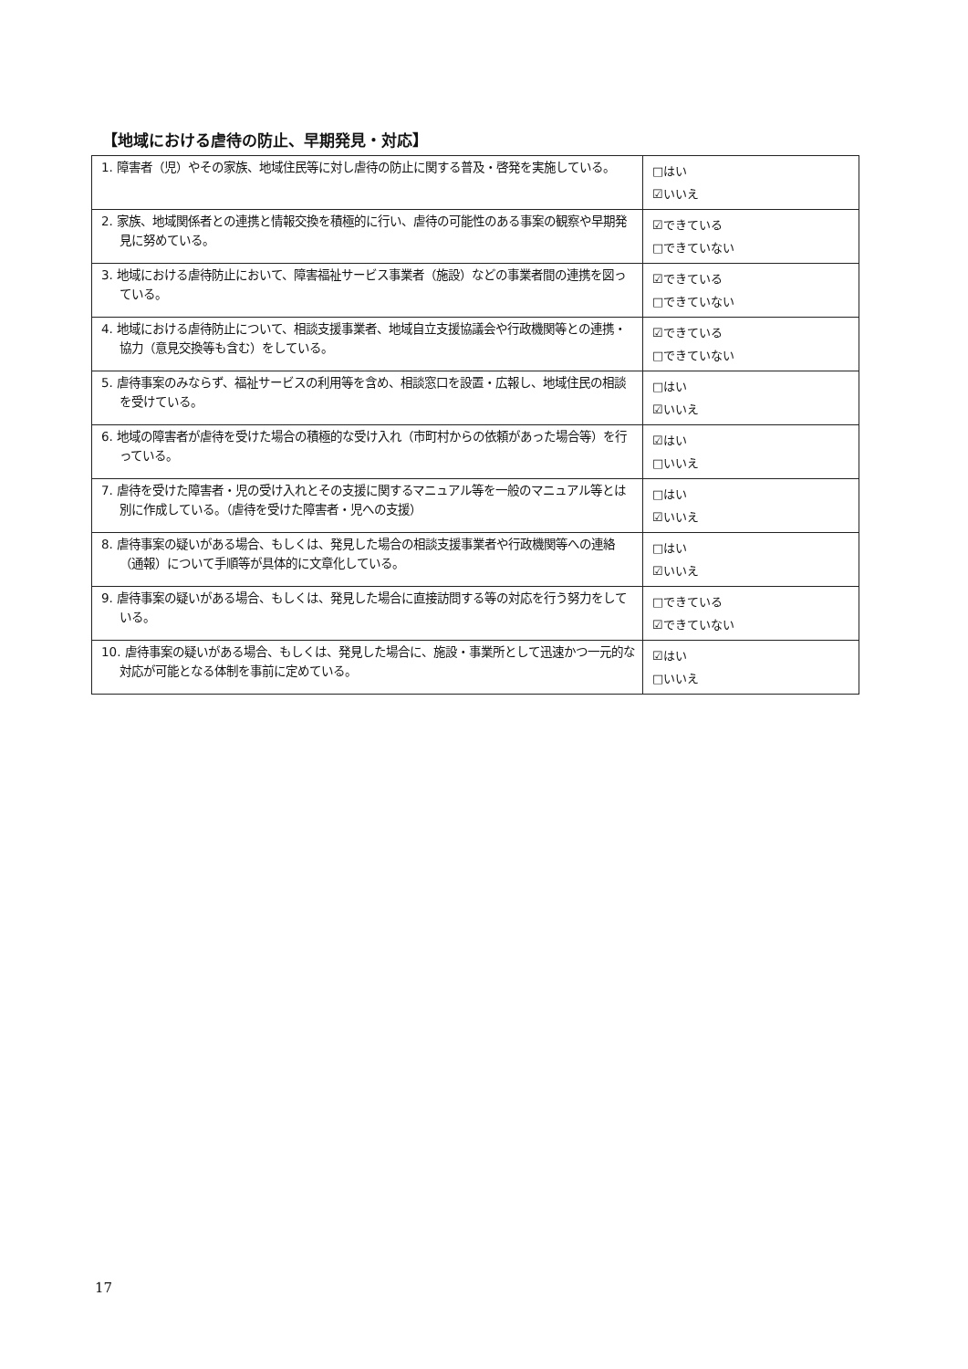【地域における虐待の防止、早期発見・対応】
| 1. 障害者（児）やその家族、地域住民等に対し虐待の防止に関する普及・啓発を実施している。 | □はい ☑いいえ |
| 2. 家族、地域関係者との連携と情報交換を積極的に行い、虐待の可能性のある事案の観察や早期発見に努めている。 | ☑できている □できていない |
| 3. 地域における虐待防止において、障害福祉サービス事業者（施設）などの事業者間の連携を図っている。 | ☑できている □できていない |
| 4. 地域における虐待防止について、相談支援事業者、地域自立支援協議会や行政機関等との連携・協力（意見交換等も含む）をしている。 | ☑できている □できていない |
| 5. 虐待事案のみならず、福祉サービスの利用等を含め、相談窓口を設置・広報し、地域住民の相談を受けている。 | □はい ☑いいえ |
| 6. 地域の障害者が虐待を受けた場合の積極的な受け入れ（市町村からの依頼があった場合等）を行っている。 | ☑はい □いいえ |
| 7. 虐待を受けた障害者・児の受け入れとその支援に関するマニュアル等を一般のマニュアル等とは別に作成している。（虐待を受けた障害者・児への支援） | □はい ☑いいえ |
| 8. 虐待事案の疑いがある場合、もしくは、発見した場合の相談支援事業者や行政機関等への連絡（通報）について手順等が具体的に文章化している。 | □はい ☑いいえ |
| 9. 虐待事案の疑いがある場合、もしくは、発見した場合に直接訪問する等の対応を行う努力をしている。 | □できている ☑できていない |
| 10. 虐待事案の疑いがある場合、もしくは、発見した場合に、施設・事業所として迅速かつ一元的な対応が可能となる体制を事前に定めている。 | ☑はい □いいえ |
17